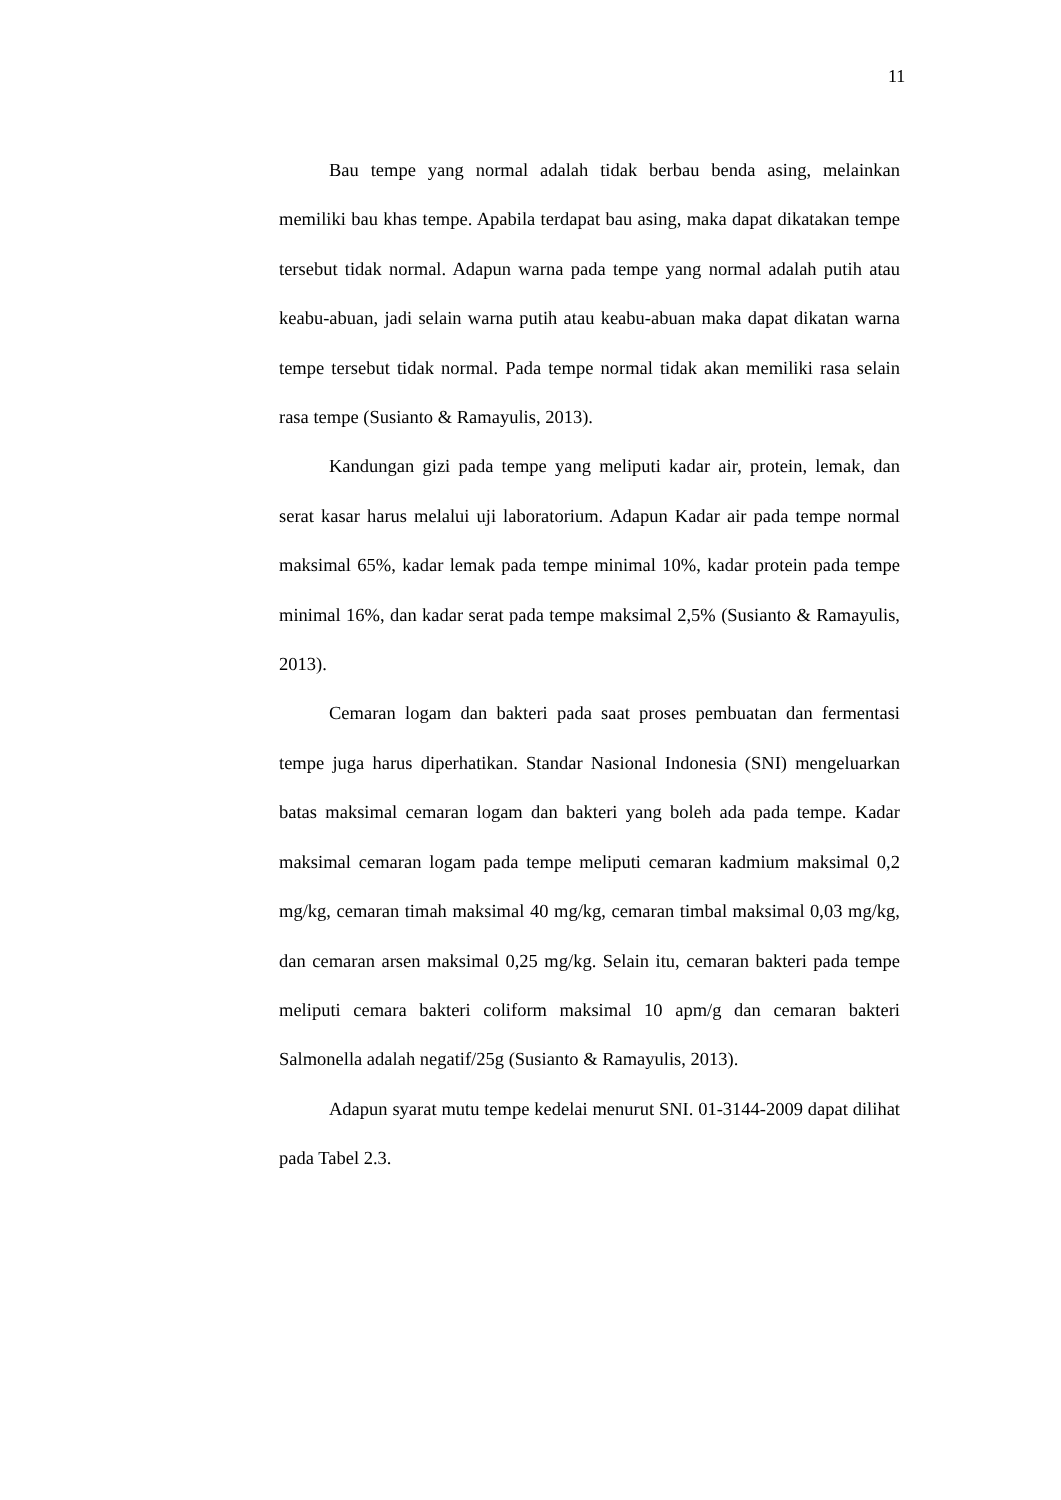11
Bau tempe yang normal adalah tidak berbau benda asing, melainkan memiliki bau khas tempe. Apabila terdapat bau asing, maka dapat dikatakan tempe tersebut tidak normal. Adapun warna pada tempe yang normal adalah putih atau keabu-abuan, jadi selain warna putih atau keabu-abuan maka dapat dikatan warna tempe tersebut tidak normal. Pada tempe normal tidak akan memiliki rasa selain rasa tempe (Susianto & Ramayulis, 2013).
Kandungan gizi pada tempe yang meliputi kadar air, protein, lemak, dan serat kasar harus melalui uji laboratorium. Adapun Kadar air pada tempe normal maksimal 65%, kadar lemak pada tempe minimal 10%, kadar protein pada tempe minimal 16%, dan kadar serat pada tempe maksimal 2,5% (Susianto & Ramayulis, 2013).
Cemaran logam dan bakteri pada saat proses pembuatan dan fermentasi tempe juga harus diperhatikan. Standar Nasional Indonesia (SNI) mengeluarkan batas maksimal cemaran logam dan bakteri yang boleh ada pada tempe. Kadar maksimal cemaran logam pada tempe meliputi cemaran kadmium maksimal 0,2 mg/kg, cemaran timah maksimal 40 mg/kg, cemaran timbal maksimal 0,03 mg/kg, dan cemaran arsen maksimal 0,25 mg/kg. Selain itu, cemaran bakteri pada tempe meliputi cemara bakteri coliform maksimal 10 apm/g dan cemaran bakteri Salmonella adalah negatif/25g (Susianto & Ramayulis, 2013).
Adapun syarat mutu tempe kedelai menurut SNI. 01-3144-2009 dapat dilihat pada Tabel 2.3.